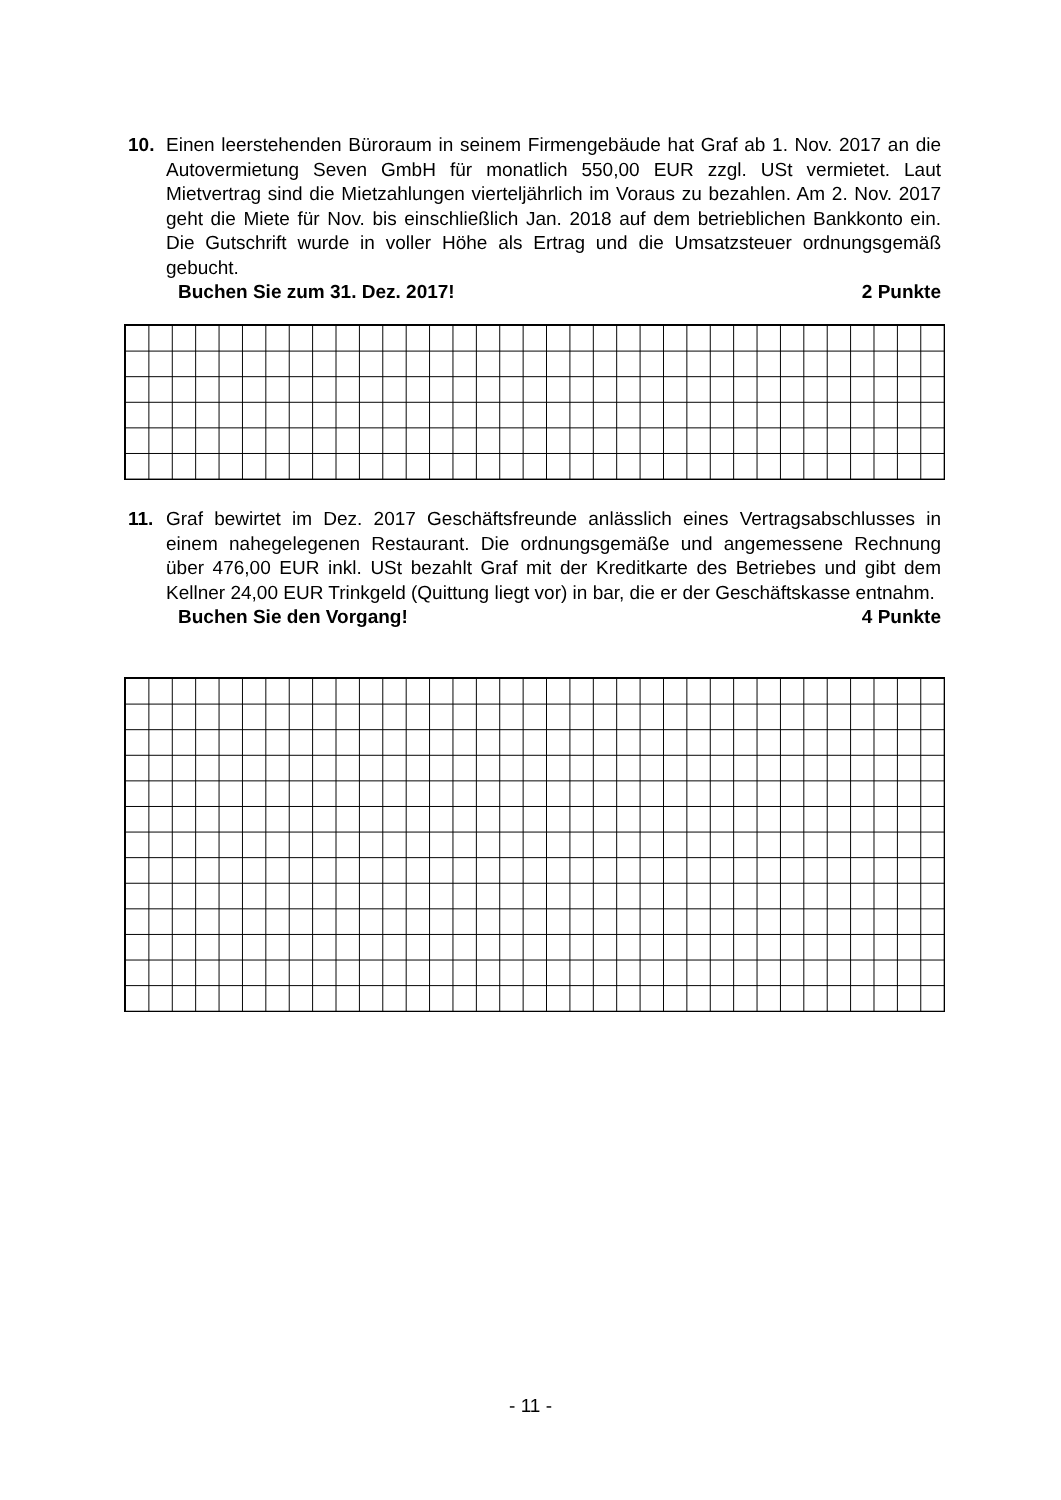10.
Einen leerstehenden Büroraum in seinem Firmengebäude hat Graf ab 1. Nov. 2017 an die Autovermietung Seven GmbH für monatlich 550,00 EUR zzgl. USt vermietet. Laut Mietvertrag sind die Mietzahlungen vierteljährlich im Voraus zu bezahlen. Am 2. Nov. 2017 geht die Miete für Nov. bis einschließlich Jan. 2018 auf dem betrieblichen Bankkonto ein. Die Gutschrift wurde in voller Höhe als Ertrag und die Umsatzsteuer ordnungsgemäß gebucht.
Buchen Sie zum 31. Dez. 2017! 2 Punkte
11.
Graf bewirtet im Dez. 2017 Geschäftsfreunde anlässlich eines Vertragsabschlusses in einem nahegelegenen Restaurant. Die ordnungsgemäße und angemessene Rechnung über 476,00 EUR inkl. USt bezahlt Graf mit der Kreditkarte des Betriebes und gibt dem Kellner 24,00 EUR Trinkgeld (Quittung liegt vor) in bar, die er der Geschäftskasse entnahm.
Buchen Sie den Vorgang! 4 Punkte
- 11 -